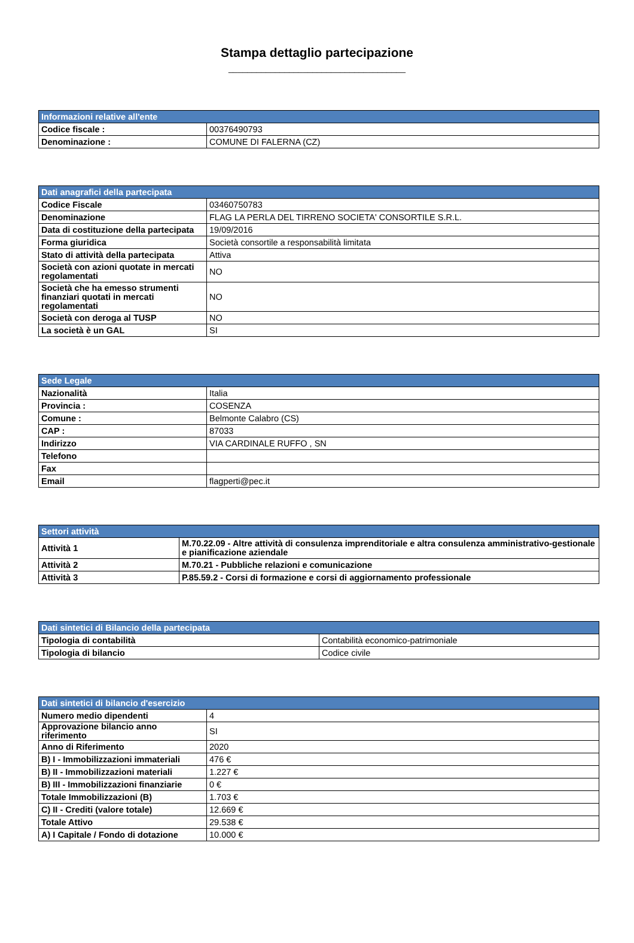Stampa dettaglio partecipazione
______________________________________
| Informazioni relative all'ente | |
| --- | --- |
| Codice fiscale : | 00376490793 |
| Denominazione : | COMUNE DI FALERNA (CZ) |
| Dati anagrafici della partecipata | |
| --- | --- |
| Codice Fiscale | 03460750783 |
| Denominazione | FLAG LA PERLA DEL TIRRENO SOCIETA' CONSORTILE S.R.L. |
| Data di costituzione della partecipata | 19/09/2016 |
| Forma giuridica | Società consortile a responsabilità limitata |
| Stato di attività della partecipata | Attiva |
| Società con azioni quotate in mercati regolamentati | NO |
| Società che ha emesso strumenti finanziari quotati in mercati regolamentati | NO |
| Società con deroga al TUSP | NO |
| La società è un GAL | SI |
| Sede Legale | |
| --- | --- |
| Nazionalità | Italia |
| Provincia : | COSENZA |
| Comune : | Belmonte Calabro (CS) |
| CAP : | 87033 |
| Indirizzo | VIA CARDINALE RUFFO , SN |
| Telefono | |
| Fax | |
| Email | flagperti@pec.it |
| Settori attività | |
| --- | --- |
| Attività 1 | M.70.22.09 - Altre attività di consulenza imprenditoriale e altra consulenza amministrativo-gestionale e pianificazione aziendale |
| Attività 2 | M.70.21 - Pubbliche relazioni e comunicazione |
| Attività 3 | P.85.59.2 - Corsi di formazione e corsi di aggiornamento professionale |
| Dati sintetici di Bilancio della partecipata | |
| --- | --- |
| Tipologia di contabilità | Contabilità economico-patrimoniale |
| Tipologia di bilancio | Codice civile |
| Dati sintetici di bilancio d'esercizio | |
| --- | --- |
| Numero medio dipendenti | 4 |
| Approvazione bilancio anno riferimento | SI |
| Anno di Riferimento | 2020 |
| B) I - Immobilizzazioni immateriali | 476 € |
| B) II - Immobilizzazioni materiali | 1.227 € |
| B) III - Immobilizzazioni finanziarie | 0 € |
| Totale Immobilizzazioni (B) | 1.703 € |
| C) II - Crediti (valore totale) | 12.669 € |
| Totale Attivo | 29.538 € |
| A) I Capitale / Fondo di dotazione | 10.000 € |